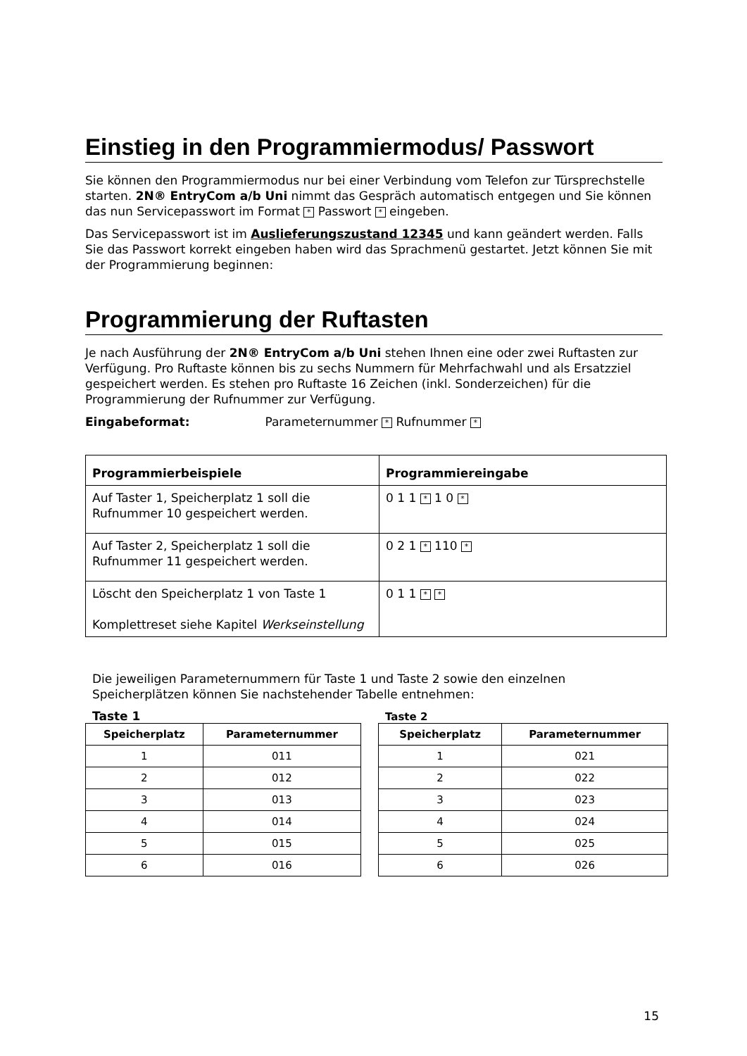Einstieg in den Programmiermodus/ Passwort
Sie können den Programmiermodus nur bei einer Verbindung vom Telefon zur Türsprechstelle starten. 2N® EntryCom a/b Uni nimmt das Gespräch automatisch entgegen und Sie können das nun Servicepasswort im Format * Passwort * eingeben.
Das Servicepasswort ist im Auslieferungszustand 12345 und kann geändert werden. Falls Sie das Passwort korrekt eingeben haben wird das Sprachmenü gestartet. Jetzt können Sie mit der Programmierung beginnen:
Programmierung der Ruftasten
Je nach Ausführung der 2N® EntryCom a/b Uni stehen Ihnen eine oder zwei Ruftasten zur Verfügung. Pro Ruftaste können bis zu sechs Nummern für Mehrfachwahl und als Ersatzziel gespeichert werden. Es stehen pro Ruftaste 16 Zeichen (inkl. Sonderzeichen) für die Programmierung der Rufnummer zur Verfügung.
Eingabeformat: Parameternummer * Rufnummer *
| Programmierbeispiele | Programmiereingabe |
| --- | --- |
| Auf Taster 1, Speicherplatz 1 soll die Rufnummer 10 gespeichert werden. | 0 1 1 * 1 0 * |
| Auf Taster 2, Speicherplatz 1 soll die Rufnummer 11 gespeichert werden. | 0 2 1 * 110 * |
| Löscht den Speicherplatz 1 von Taste 1 Komplettreset siehe Kapitel Werkseinstellung | 0 1 1 * * |
Die jeweiligen Parameternummern für Taste 1 und Taste 2 sowie den einzelnen Speicherplätzen können Sie nachstehender Tabelle entnehmen:
Taste 1
| Speicherplatz | Parameternummer |
| --- | --- |
| 1 | 011 |
| 2 | 012 |
| 3 | 013 |
| 4 | 014 |
| 5 | 015 |
| 6 | 016 |
Taste 2
| Speicherplatz | Parameternummer |
| --- | --- |
| 1 | 021 |
| 2 | 022 |
| 3 | 023 |
| 4 | 024 |
| 5 | 025 |
| 6 | 026 |
15